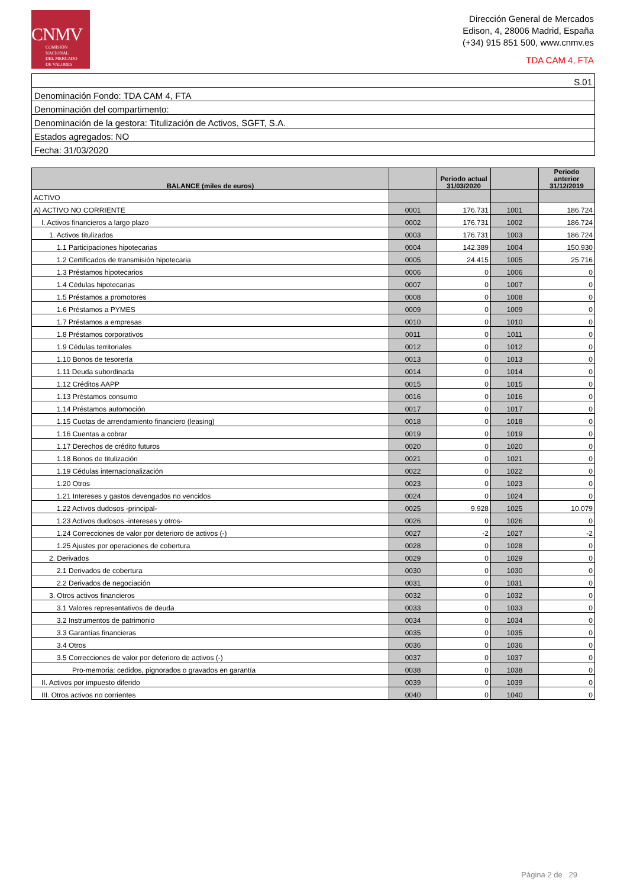CNMV
COMISIÓN
NACIONAL
DEL MERCADO
DE VALORES
Dirección General de Mercados
Edison, 4, 28006 Madrid, España
(+34) 915 851 500, www.cnmv.es
TDA CAM 4, FTA
| S.01 |
| Denominación Fondo: TDA CAM 4, FTA |
| Denominación del compartimento: |
| Denominación de la gestora: Titulización de Activos, SGFT, S.A. |
| Estados agregados: NO |
| Fecha: 31/03/2020 |
| BALANCE (miles de euros) | | Periodo actual 31/03/2020 | | Periodo anterior 31/12/2019 |
| --- | --- | --- | --- | --- |
| ACTIVO | | | | |
| A) ACTIVO NO CORRIENTE | 0001 | 176.731 | 1001 | 186.724 |
| I. Activos financieros a largo plazo | 0002 | 176.731 | 1002 | 186.724 |
| 1. Activos titulizados | 0003 | 176.731 | 1003 | 186.724 |
| 1.1 Participaciones hipotecarias | 0004 | 142.389 | 1004 | 150.930 |
| 1.2 Certificados de transmisión hipotecaria | 0005 | 24.415 | 1005 | 25.716 |
| 1.3 Préstamos hipotecarios | 0006 | 0 | 1006 | 0 |
| 1.4 Cédulas hipotecarias | 0007 | 0 | 1007 | 0 |
| 1.5 Préstamos a promotores | 0008 | 0 | 1008 | 0 |
| 1.6 Préstamos a PYMES | 0009 | 0 | 1009 | 0 |
| 1.7 Préstamos a empresas | 0010 | 0 | 1010 | 0 |
| 1.8 Préstamos corporativos | 0011 | 0 | 1011 | 0 |
| 1.9 Cédulas territoriales | 0012 | 0 | 1012 | 0 |
| 1.10 Bonos de tesorería | 0013 | 0 | 1013 | 0 |
| 1.11 Deuda subordinada | 0014 | 0 | 1014 | 0 |
| 1.12 Créditos AAPP | 0015 | 0 | 1015 | 0 |
| 1.13 Préstamos consumo | 0016 | 0 | 1016 | 0 |
| 1.14 Préstamos automoción | 0017 | 0 | 1017 | 0 |
| 1.15 Cuotas de arrendamiento financiero (leasing) | 0018 | 0 | 1018 | 0 |
| 1.16 Cuentas a cobrar | 0019 | 0 | 1019 | 0 |
| 1.17 Derechos de crédito futuros | 0020 | 0 | 1020 | 0 |
| 1.18 Bonos de titulización | 0021 | 0 | 1021 | 0 |
| 1.19 Cédulas internacionalización | 0022 | 0 | 1022 | 0 |
| 1.20 Otros | 0023 | 0 | 1023 | 0 |
| 1.21 Intereses y gastos devengados no vencidos | 0024 | 0 | 1024 | 0 |
| 1.22 Activos dudosos -principal- | 0025 | 9.928 | 1025 | 10.079 |
| 1.23 Activos dudosos -intereses y otros- | 0026 | 0 | 1026 | 0 |
| 1.24 Correcciones de valor por deterioro de activos (-) | 0027 | -2 | 1027 | -2 |
| 1.25 Ajustes por operaciones de cobertura | 0028 | 0 | 1028 | 0 |
| 2. Derivados | 0029 | 0 | 1029 | 0 |
| 2.1 Derivados de cobertura | 0030 | 0 | 1030 | 0 |
| 2.2 Derivados de negociación | 0031 | 0 | 1031 | 0 |
| 3. Otros activos financieros | 0032 | 0 | 1032 | 0 |
| 3.1 Valores representativos de deuda | 0033 | 0 | 1033 | 0 |
| 3.2 Instrumentos de patrimonio | 0034 | 0 | 1034 | 0 |
| 3.3 Garantías financieras | 0035 | 0 | 1035 | 0 |
| 3.4 Otros | 0036 | 0 | 1036 | 0 |
| 3.5 Correcciones de valor por deterioro de activos (-) | 0037 | 0 | 1037 | 0 |
| Pro-memoria: cedidos, pignorados o gravados en garantía | 0038 | 0 | 1038 | 0 |
| II. Activos por impuesto diferido | 0039 | 0 | 1039 | 0 |
| III. Otros activos no corrientes | 0040 | 0 | 1040 | 0 |
Página 2 de 29